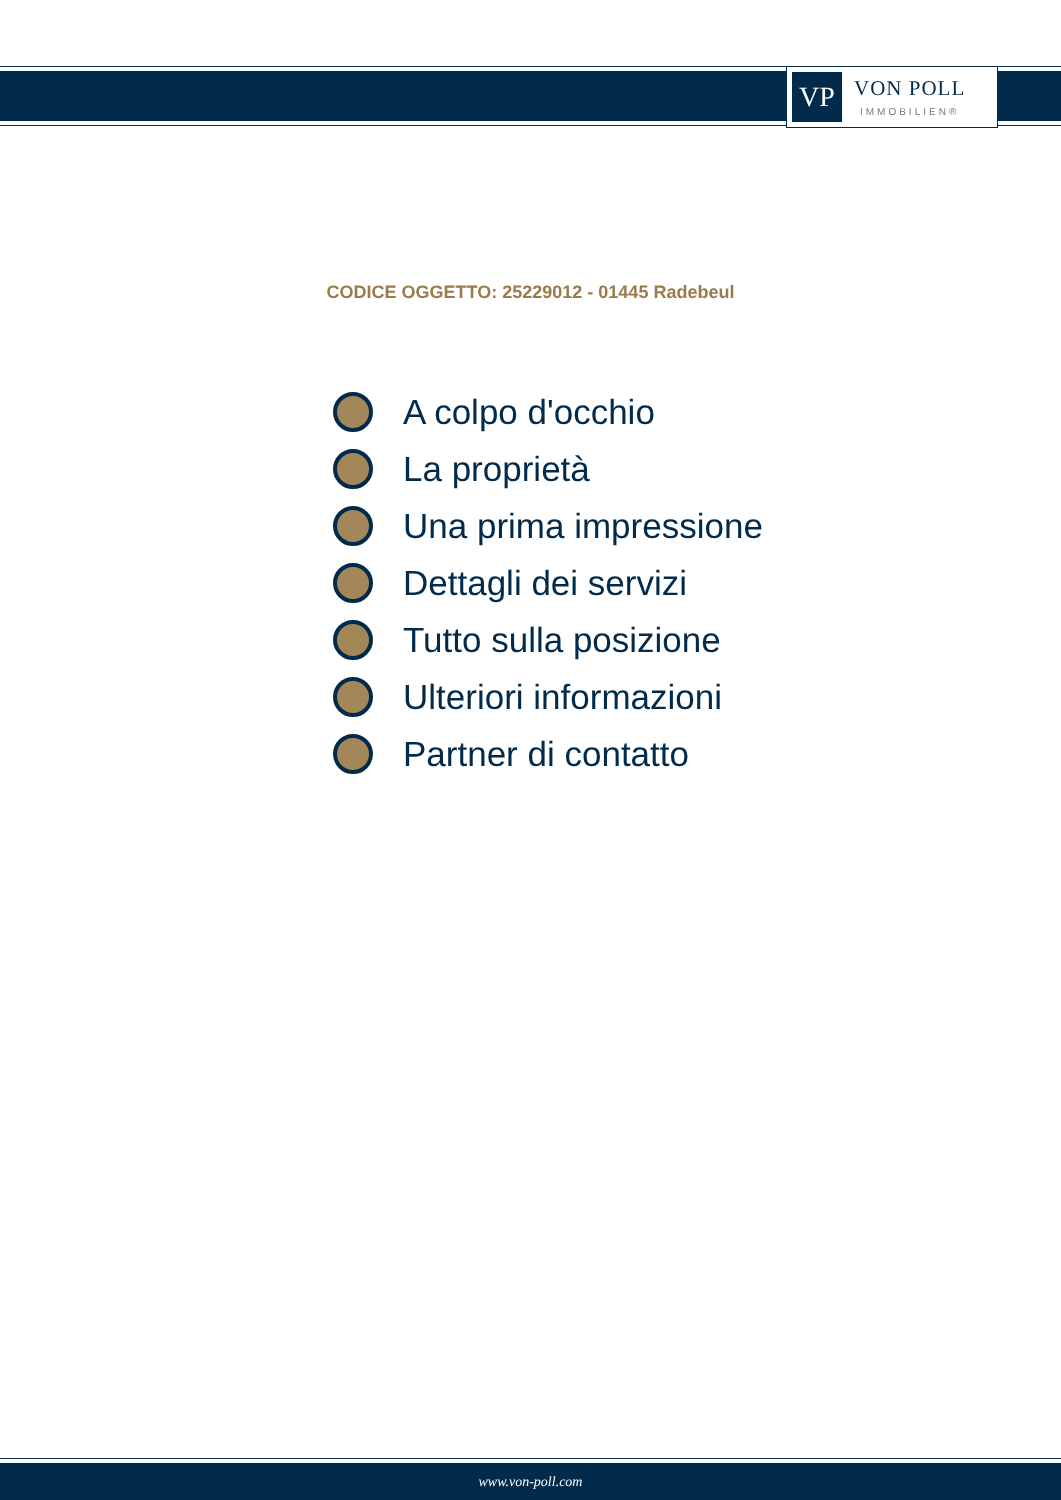VP
VON POLL
IMMOBILIEN®
CODICE OGGETTO: 25229012 - 01445 Radebeul
A colpo d'occhio
La proprietà
Una prima impressione
Dettagli dei servizi
Tutto sulla posizione
Ulteriori informazioni
Partner di contatto
www.von-poll.com